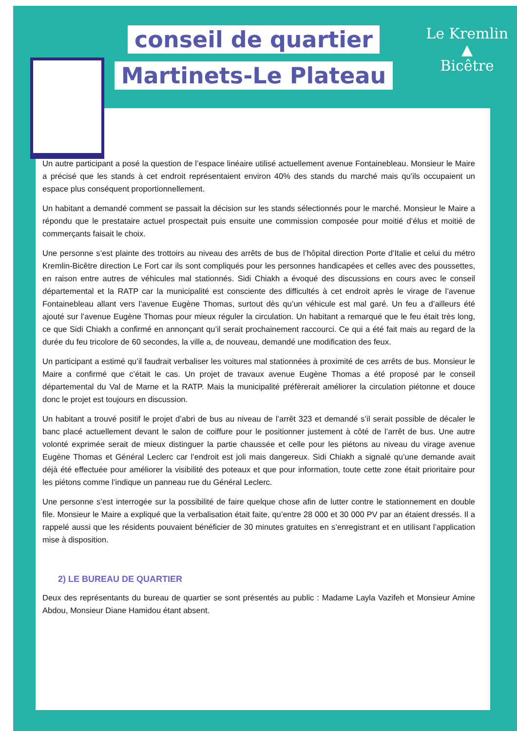conseil de quartier
Martinets-Le Plateau
Le Kremlin
▲
Bicêtre
Un autre participant a posé la question de l’espace linéaire utilisé actuellement avenue Fontainebleau. Monsieur le Maire a précisé que les stands à cet endroit représentaient environ 40% des stands du marché mais qu’ils occupaient un espace plus conséquent proportionnellement.
Un habitant a demandé comment se passait la décision sur les stands sélectionnés pour le marché. Monsieur le Maire a répondu que le prestataire actuel prospectait puis ensuite une commission composée pour moitié d’élus et moitié de commerçants faisait le choix.
Une personne s’est plainte des trottoirs au niveau des arrêts de bus de l’hôpital direction Porte d’Italie et celui du métro Kremlin-Bicêtre direction Le Fort car ils sont compliqués pour les personnes handicapées et celles avec des poussettes, en raison entre autres de véhicules mal stationnés. Sidi Chiakh a évoqué des discussions en cours avec le conseil départemental et la RATP car la municipalité est consciente des difficultés à cet endroit après le virage de l’avenue Fontainebleau allant vers l’avenue Eugène Thomas, surtout dès qu’un véhicule est mal garé. Un feu a d’ailleurs été ajouté sur l’avenue Eugène Thomas pour mieux réguler la circulation. Un habitant a remarqué que le feu était très long, ce que Sidi Chiakh a confirmé en annonçant qu’il serait prochainement raccourci. Ce qui a été fait mais au regard de la durée du feu tricolore de 60 secondes, la ville a, de nouveau, demandé une modification des feux.
Un participant a estimé qu’il faudrait verbaliser les voitures mal stationnées à proximité de ces arrêts de bus. Monsieur le Maire a confirmé que c’était le cas. Un projet de travaux avenue Eugène Thomas a été proposé par le conseil départemental du Val de Marne et la RATP. Mais la municipalité préfèrerait améliorer la circulation piétonne et douce donc le projet est toujours en discussion.
Un habitant a trouvé positif le projet d’abri de bus au niveau de l’arrêt 323 et demandé s’il serait possible de décaler le banc placé actuellement devant le salon de coiffure pour le positionner justement à côté de l’arrêt de bus. Une autre volonté exprimée serait de mieux distinguer la partie chaussée et celle pour les piétons au niveau du virage avenue Eugène Thomas et Général Leclerc car l’endroit est joli mais dangereux. Sidi Chiakh a signalé qu’une demande avait déjà été effectuée pour améliorer la visibilité des poteaux et que pour information, toute cette zone était prioritaire pour les piétons comme l’indique un panneau rue du Général Leclerc.
Une personne s’est interrogée sur la possibilité de faire quelque chose afin de lutter contre le stationnement en double file. Monsieur le Maire a expliqué que la verbalisation était faite, qu’entre 28 000 et 30 000 PV par an étaient dressés. Il a rappelé aussi que les résidents pouvaient bénéficier de 30 minutes gratuites en s’enregistrant et en utilisant l’application mise à disposition.
2) LE BUREAU DE QUARTIER
Deux des représentants du bureau de quartier se sont présentés au public : Madame Layla Vazifeh et Monsieur Amine Abdou, Monsieur Diane Hamidou étant absent.